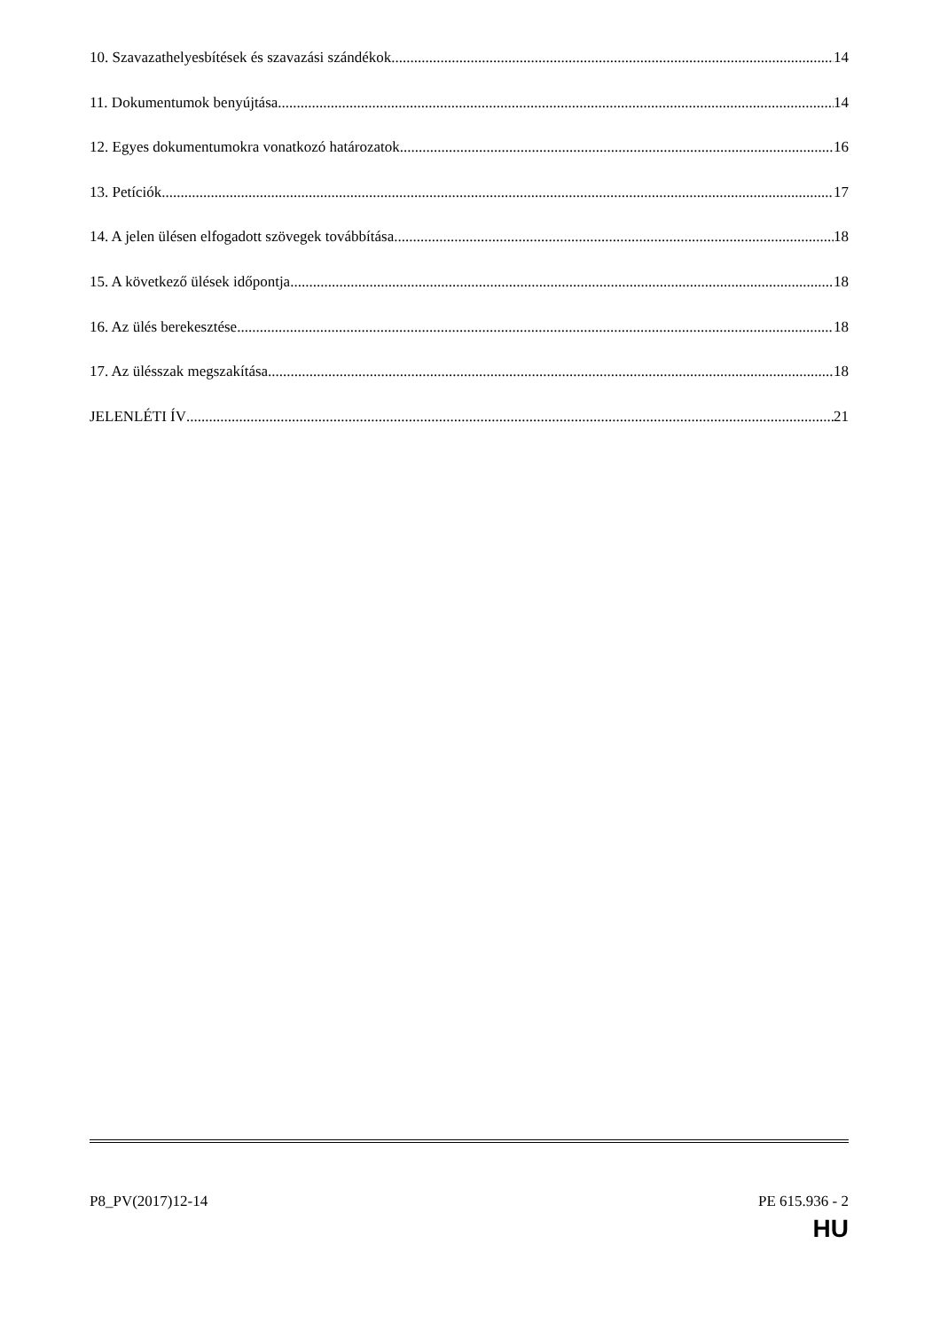10. Szavazathelyesbítések és szavazási szándékok 14
11. Dokumentumok benyújtása 14
12. Egyes dokumentumokra vonatkozó határozatok 16
13. Petíciók 17
14. A jelen ülésen elfogadott szövegek továbbítása 18
15. A következő ülések időpontja 18
16. Az ülés berekesztése 18
17. Az ülésszak megszakítása 18
JELENLÉTI ÍV 21
P8_PV(2017)12-14 PE 615.936 - 2
HU